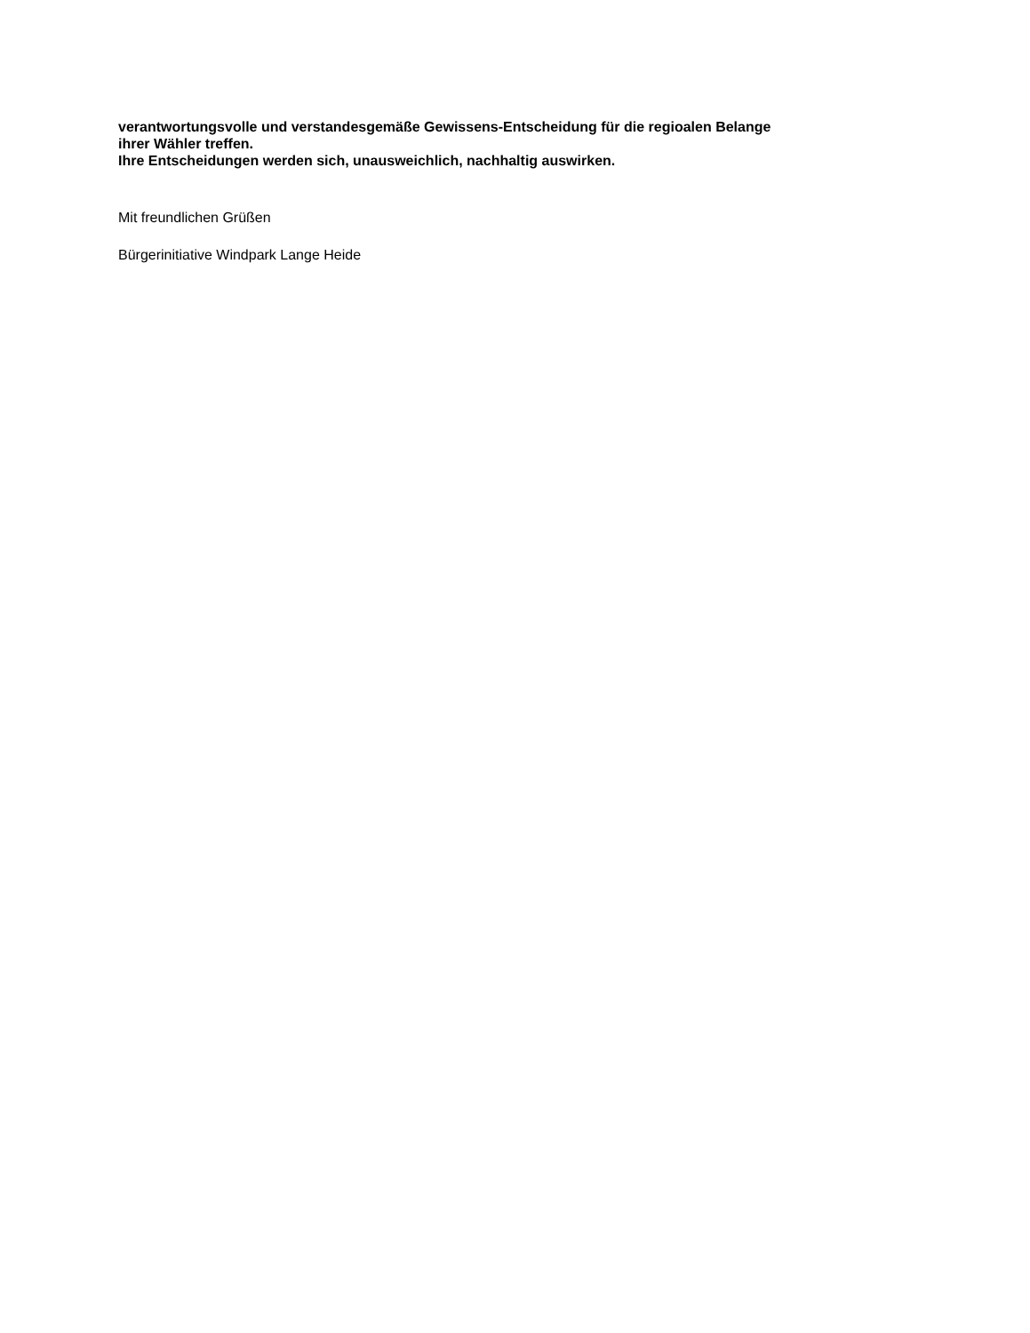verantwortungsvolle und verstandesgemäße Gewissens-Entscheidung für die regioalen Belange
ihrer Wähler treffen.
Ihre Entscheidungen werden sich, unausweichlich, nachhaltig auswirken.
Mit freundlichen Grüßen
Bürgerinitiative Windpark Lange Heide